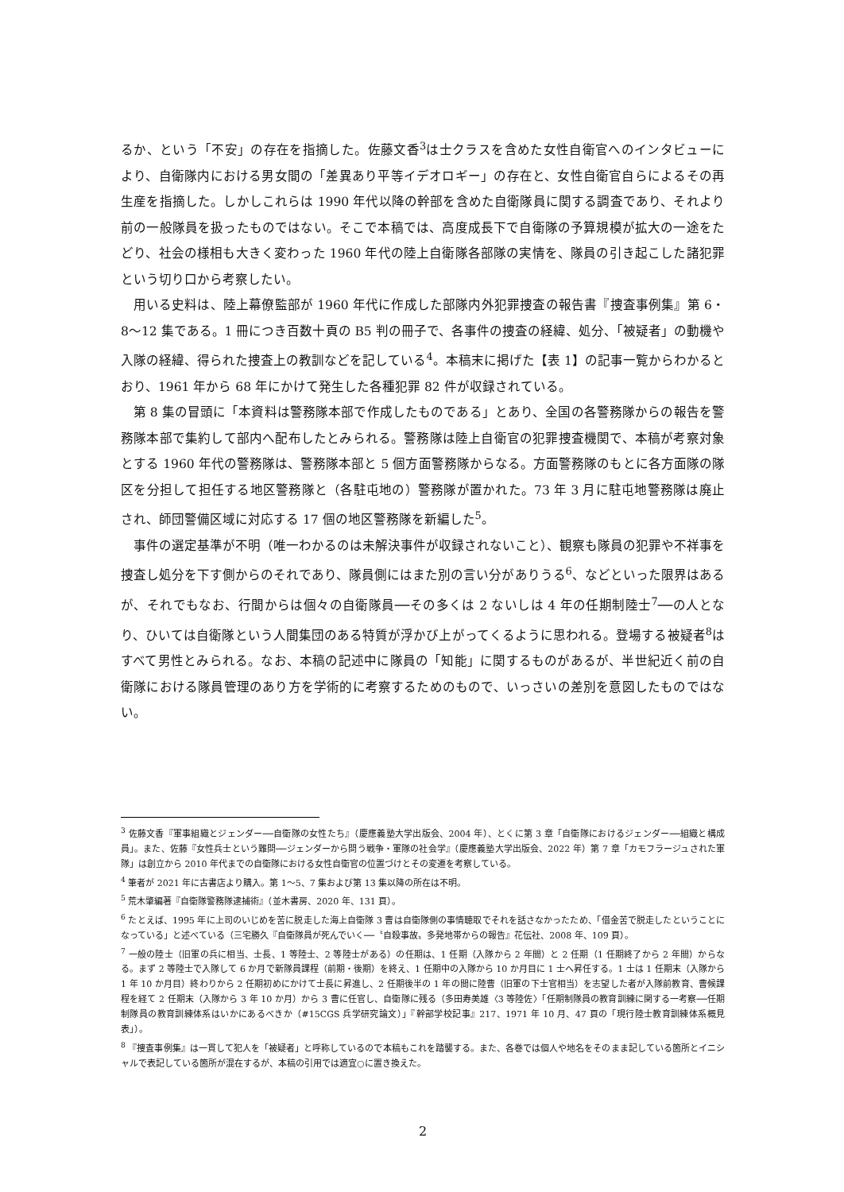るか、という「不安」の存在を指摘した。佐藤文香<sup>3</sup>は士クラスを含めた女性自衛官へのインタビューにより、自衛隊内における男女間の「差異あり平等イデオロギー」の存在と、女性自衛官自らによるその再生産を指摘した。しかしこれらは 1990 年代以降の幹部を含めた自衛隊員に関する調査であり、それより前の一般隊員を扱ったものではない。そこで本稿では、高度成長下で自衛隊の予算規模が拡大の一途をたどり、社会の様相も大きく変わった 1960 年代の陸上自衛隊各部隊の実情を、隊員の引き起こした諸犯罪という切り口から考察したい。
用いる史料は、陸上幕僚監部が 1960 年代に作成した部隊内外犯罪捜査の報告書『捜査事例集』第 6・8〜12 集である。1 冊につき百数十頁の B5 判の冊子で、各事件の捜査の経緯、処分、「被疑者」の動機や入隊の経緯、得られた捜査上の教訓などを記している<sup>4</sup>。本稿末に掲げた【表 1】の記事一覧からわかるとおり、1961 年から 68 年にかけて発生した各種犯罪 82 件が収録されている。
第 8 集の冒頭に「本資料は警務隊本部で作成したものである」とあり、全国の各警務隊からの報告を警務隊本部で集約して部内へ配布したとみられる。警務隊は陸上自衛官の犯罪捜査機関で、本稿が考察対象とする 1960 年代の警務隊は、警務隊本部と 5 個方面警務隊からなる。方面警務隊のもとに各方面隊の隊区を分担して担任する地区警務隊と（各駐屯地の）警務隊が置かれた。73 年 3 月に駐屯地警務隊は廃止され、師団警備区域に対応する 17 個の地区警務隊を新編した<sup>5</sup>。
事件の選定基準が不明（唯一わかるのは未解決事件が収録されないこと）、観察も隊員の犯罪や不祥事を捜査し処分を下す側からのそれであり、隊員側にはまた別の言い分がありうる<sup>6</sup>、などといった限界はあるが、それでもなお、行間からは個々の自衛隊員──その多くは 2 ないしは 4 年の任期制陸士<sup>7</sup>──の人となり、ひいては自衛隊という人間集団のある特質が浮かび上がってくるように思われる。登場する被疑者<sup>8</sup>はすべて男性とみられる。なお、本稿の記述中に隊員の「知能」に関するものがあるが、半世紀近く前の自衛隊における隊員管理のあり方を学術的に考察するためのもので、いっさいの差別を意図したものではない。
<sup>3</sup> 佐藤文香『軍事組織とジェンダー──自衛隊の女性たち』（慶應義塾大学出版会、2004 年）、とくに第 3 章「自衛隊におけるジェンダー──組織と構成員」。また、佐藤『女性兵士という難問──ジェンダーから問う戦争・軍隊の社会学』（慶應義塾大学出版会、2022 年）第 7 章「カモフラージュされた軍隊」は創立から 2010 年代までの自衛隊における女性自衛官の位置づけとその変遷を考察している。
<sup>4</sup> 筆者が 2021 年に古書店より購入。第 1〜5、7 集および第 13 集以降の所在は不明。
<sup>5</sup> 荒木肇編著『自衛隊警務隊逮捕術』（並木書房、2020 年、131 頁）。
<sup>6</sup> たとえば、1995 年に上司のいじめを苦に脱走した海上自衛隊 3 曹は自衛隊側の事情聴取でそれを話さなかったため、「借金苦で脱走したということになっている」と述べている（三宅勝久『自衛隊員が死んでいく──〝自殺事故〟多発地帯からの報告』花伝社、2008 年、109 頁）。
<sup>7</sup> 一般の陸士（旧軍の兵に相当、士長、1 等陸士、2 等陸士がある）の任期は、1 任期（入隊から 2 年間）と 2 任期（1 任期終了から 2 年間）からなる。まず 2 等陸士で入隊して 6 か月で新隊員課程（前期・後期）を終え、1 任期中の入隊から 10 か月目に 1 士へ昇任する。1 士は 1 任期末（入隊から 1 年 10 か月目）終わりから 2 任期初めにかけて士長に昇進し、2 任期後半の 1 年の間に陸曹（旧軍の下士官相当）を志望した者が入隊前教育、曹候課程を経て 2 任期末（入隊から 3 年 10 か月）から 3 曹に任官し、自衛隊に残る（多田寿美雄〈3 等陸佐〉「任期制隊員の教育訓練に関する一考察──任期制隊員の教育訓練体系はいかにあるべきか（#15CGS 兵学研究論文）」『幹部学校記事』217、1971 年 10 月、47 頁の「現行陸士教育訓練体系概見表」）。
<sup>8</sup> 『捜査事例集』は一貫して犯人を「被疑者」と呼称しているので本稿もこれを踏襲する。また、各巻では個人や地名をそのまま記している箇所とイニシャルで表記している箇所が混在するが、本稿の引用では適宜○に置き換えた。
2